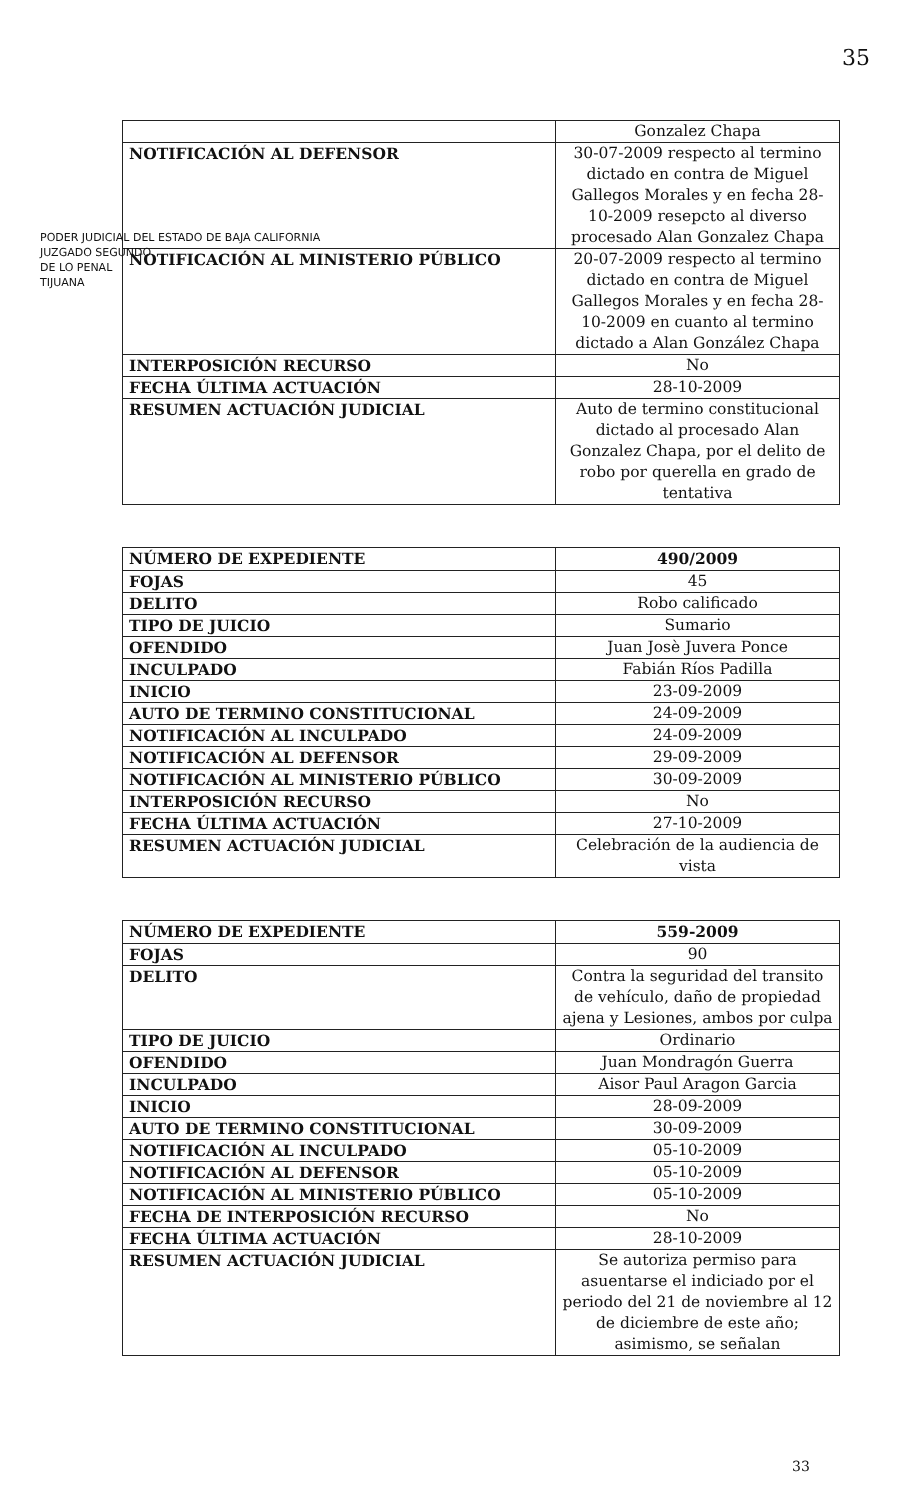35
PODER JUDICIAL DEL ESTADO DE BAJA CALIFORNIA
JUZGADO SEGUNDO
DE LO PENAL
TIJUANA
| | Gonzalez Chapa |
| NOTIFICACIÓN AL DEFENSOR | 30-07-2009 respecto al termino dictado en contra de Miguel Gallegos Morales y en fecha 28-10-2009 resepcto al diverso procesado Alan Gonzalez Chapa |
| NOTIFICACIÓN AL MINISTERIO PÚBLICO | 20-07-2009 respecto al termino dictado en contra de Miguel Gallegos Morales y en fecha 28-10-2009 en cuanto al termino dictado a Alan González Chapa |
| INTERPOSICIÓN RECURSO | No |
| FECHA ÚLTIMA ACTUACIÓN | 28-10-2009 |
| RESUMEN ACTUACIÓN JUDICIAL | Auto de termino constitucional dictado al procesado Alan Gonzalez Chapa, por el delito de robo por querella en grado de tentativa |
| NÚMERO DE EXPEDIENTE | 490/2009 |
| FOJAS | 45 |
| DELITO | Robo calificado |
| TIPO DE JUICIO | Sumario |
| OFENDIDO | Juan Josè Juvera Ponce |
| INCULPADO | Fabián Ríos Padilla |
| INICIO | 23-09-2009 |
| AUTO DE TERMINO CONSTITUCIONAL | 24-09-2009 |
| NOTIFICACIÓN AL INCULPADO | 24-09-2009 |
| NOTIFICACIÓN AL DEFENSOR | 29-09-2009 |
| NOTIFICACIÓN AL MINISTERIO PÚBLICO | 30-09-2009 |
| INTERPOSICIÓN RECURSO | No |
| FECHA ÚLTIMA ACTUACIÓN | 27-10-2009 |
| RESUMEN ACTUACIÓN JUDICIAL | Celebración de la audiencia de vista |
| NÚMERO DE EXPEDIENTE | 559-2009 |
| FOJAS | 90 |
| DELITO | Contra la seguridad del transito de vehículo, daño de propiedad ajena y Lesiones, ambos por culpa |
| TIPO DE JUICIO | Ordinario |
| OFENDIDO | Juan Mondragón Guerra |
| INCULPADO | Aisor Paul Aragon Garcia |
| INICIO | 28-09-2009 |
| AUTO DE TERMINO CONSTITUCIONAL | 30-09-2009 |
| NOTIFICACIÓN AL INCULPADO | 05-10-2009 |
| NOTIFICACIÓN AL DEFENSOR | 05-10-2009 |
| NOTIFICACIÓN AL MINISTERIO PÚBLICO | 05-10-2009 |
| FECHA DE INTERPOSICIÓN RECURSO | No |
| FECHA ÚLTIMA ACTUACIÓN | 28-10-2009 |
| RESUMEN ACTUACIÓN JUDICIAL | Se autoriza permiso para asuentarse el indiciado por el periodo del 21 de noviembre al 12 de diciembre de este año; asimismo, se señalan |
33